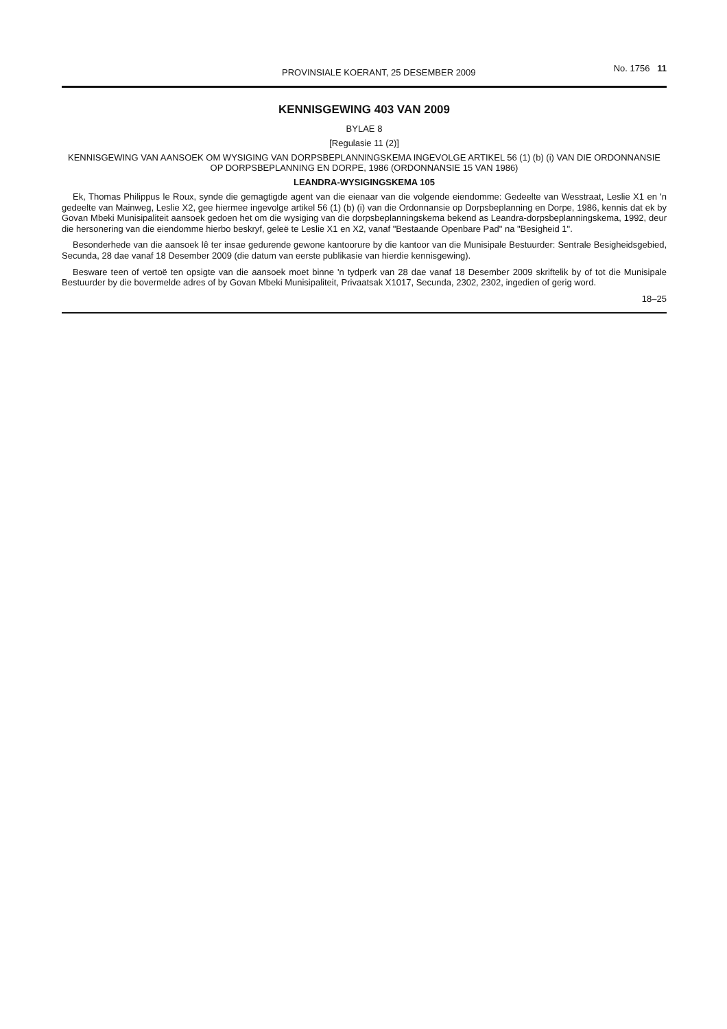PROVINSIALE KOERANT, 25 DESEMBER 2009 No. 1756 11
KENNISGEWING 403 VAN 2009
BYLAE 8
[Regulasie 11 (2)]
KENNISGEWING VAN AANSOEK OM WYSIGING VAN DORPSBEPLANNINGSKEMA INGEVOLGE ARTIKEL 56 (1) (b) (i) VAN DIE ORDONNANSIE OP DORPSBEPLANNING EN DORPE, 1986 (ORDONNANSIE 15 VAN 1986)
LEANDRA-WYSIGINGSKEMA 105
Ek, Thomas Philippus le Roux, synde die gemagtigde agent van die eienaar van die volgende eiendomme: Gedeelte van Wesstraat, Leslie X1 en 'n gedeelte van Mainweg, Leslie X2, gee hiermee ingevolge artikel 56 (1) (b) (i) van die Ordonnansie op Dorpsbeplanning en Dorpe, 1986, kennis dat ek by Govan Mbeki Munisipaliteit aansoek gedoen het om die wysiging van die dorpsbeplanningskema bekend as Leandra-dorpsbeplanningskema, 1992, deur die hersonering van die eiendomme hierbo beskryf, geleë te Leslie X1 en X2, vanaf "Bestaande Openbare Pad" na "Besigheid 1".
Besonderhede van die aansoek lê ter insae gedurende gewone kantoorure by die kantoor van die Munisipale Bestuurder: Sentrale Besigheidsgebied, Secunda, 28 dae vanaf 18 Desember 2009 (die datum van eerste publikasie van hierdie kennisgewing).
Besware teen of vertoë ten opsigte van die aansoek moet binne 'n tydperk van 28 dae vanaf 18 Desember 2009 skriftelik by of tot die Munisipale Bestuurder by die bovermelde adres of by Govan Mbeki Munisipaliteit, Privaatsak X1017, Secunda, 2302, 2302, ingedien of gerig word.
18–25